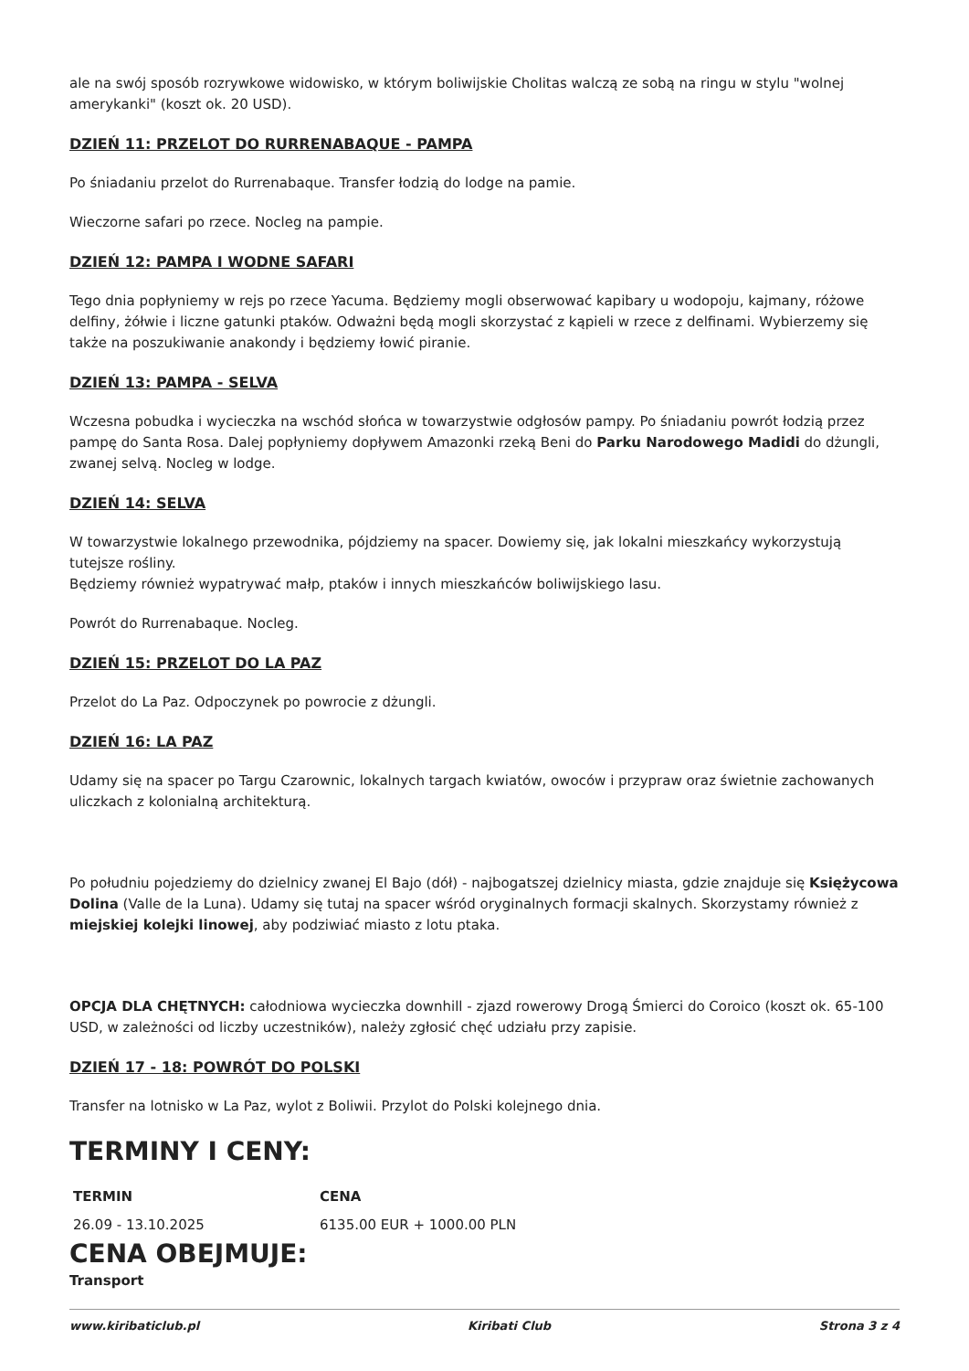ale na swój sposób rozrywkowe widowisko, w którym boliwijskie Cholitas walczą ze sobą na ringu w stylu "wolnej amerykanki" (koszt ok. 20 USD).
DZIEŃ 11: PRZELOT DO RURRENABAQUE - PAMPA
Po śniadaniu przelot do Rurrenabaque. Transfer łodzią do lodge na pamie.
Wieczorne safari po rzece. Nocleg na pampie.
DZIEŃ 12: PAMPA I WODNE SAFARI
Tego dnia popłyniemy w rejs po rzece Yacuma. Będziemy mogli obserwować kapibary u wodopoju, kajmany, różowe delfiny, żółwie i liczne gatunki ptaków. Odważni będą mogli skorzystać z kąpieli w rzece z delfinami. Wybierzemy się także na poszukiwanie anakondy i będziemy łowić piranie.
DZIEŃ 13: PAMPA - SELVA
Wczesna pobudka i wycieczka na wschód słońca w towarzystwie odgłosów pampy. Po śniadaniu powrót łodzią przez pampę do Santa Rosa. Dalej popłyniemy dopływem Amazonki rzeką Beni do Parku Narodowego Madidi do dżungli, zwanej selvą. Nocleg w lodge.
DZIEŃ 14: SELVA
W towarzystwie lokalnego przewodnika, pójdziemy na spacer. Dowiemy się, jak lokalni mieszkańcy wykorzystują tutejsze rośliny.
Będziemy również wypatrywać małp, ptaków i innych mieszkańców boliwijskiego lasu.
Powrót do Rurrenabaque. Nocleg.
DZIEŃ 15: PRZELOT DO LA PAZ
Przelot do La Paz. Odpoczynek po powrocie z dżungli.
DZIEŃ 16: LA PAZ
Udamy się na spacer po Targu Czarownic, lokalnych targach kwiatów, owoców i przypraw oraz świetnie zachowanych uliczkach z kolonialną architekturą.
Po południu pojedziemy do dzielnicy zwanej El Bajo (dół) - najbogatszej dzielnicy miasta, gdzie znajduje się Księżycowa Dolina (Valle de la Luna). Udamy się tutaj na spacer wśród oryginalnych formacji skalnych. Skorzystamy również z miejskiej kolejki linowej, aby podziwiać miasto z lotu ptaka.
OPCJA DLA CHĘTNYCH: całodniowa wycieczka downhill - zjazd rowerowy Drogą Śmierci do Coroico (koszt ok. 65-100 USD, w zależności od liczby uczestników), należy zgłosić chęć udziału przy zapisie.
DZIEŃ 17 - 18: POWRÓT DO POLSKI
Transfer na lotnisko w La Paz, wylot z Boliwii. Przylot do Polski kolejnego dnia.
TERMINY I CENY:
| TERMIN | CENA |
| --- | --- |
| 26.09 - 13.10.2025 | 6135.00 EUR + 1000.00 PLN |
CENA OBEJMUJE:
Transport
www.kiribaticlub.pl Kiribati Club Strona 3 z 4